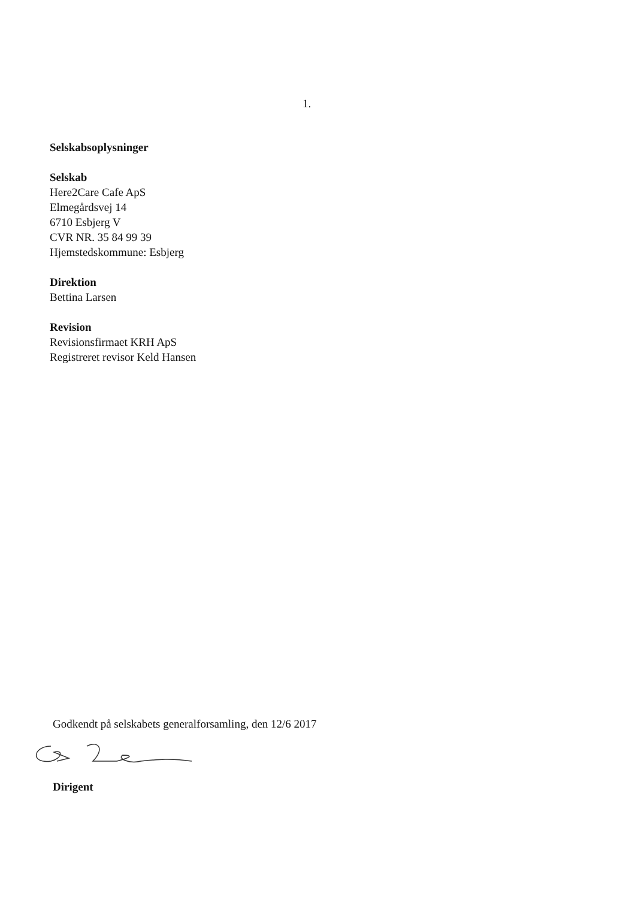1.
Selskabsoplysninger
Selskab
Here2Care Cafe ApS
Elmegårdsvej 14
6710 Esbjerg V
CVR NR. 35 84 99 39
Hjemstedskommune: Esbjerg
Direktion
Bettina Larsen
Revision
Revisionsfirmaet KRH ApS
Registreret revisor Keld Hansen
Godkendt på selskabets generalforsamling, den 12/6 2017
Dirigent